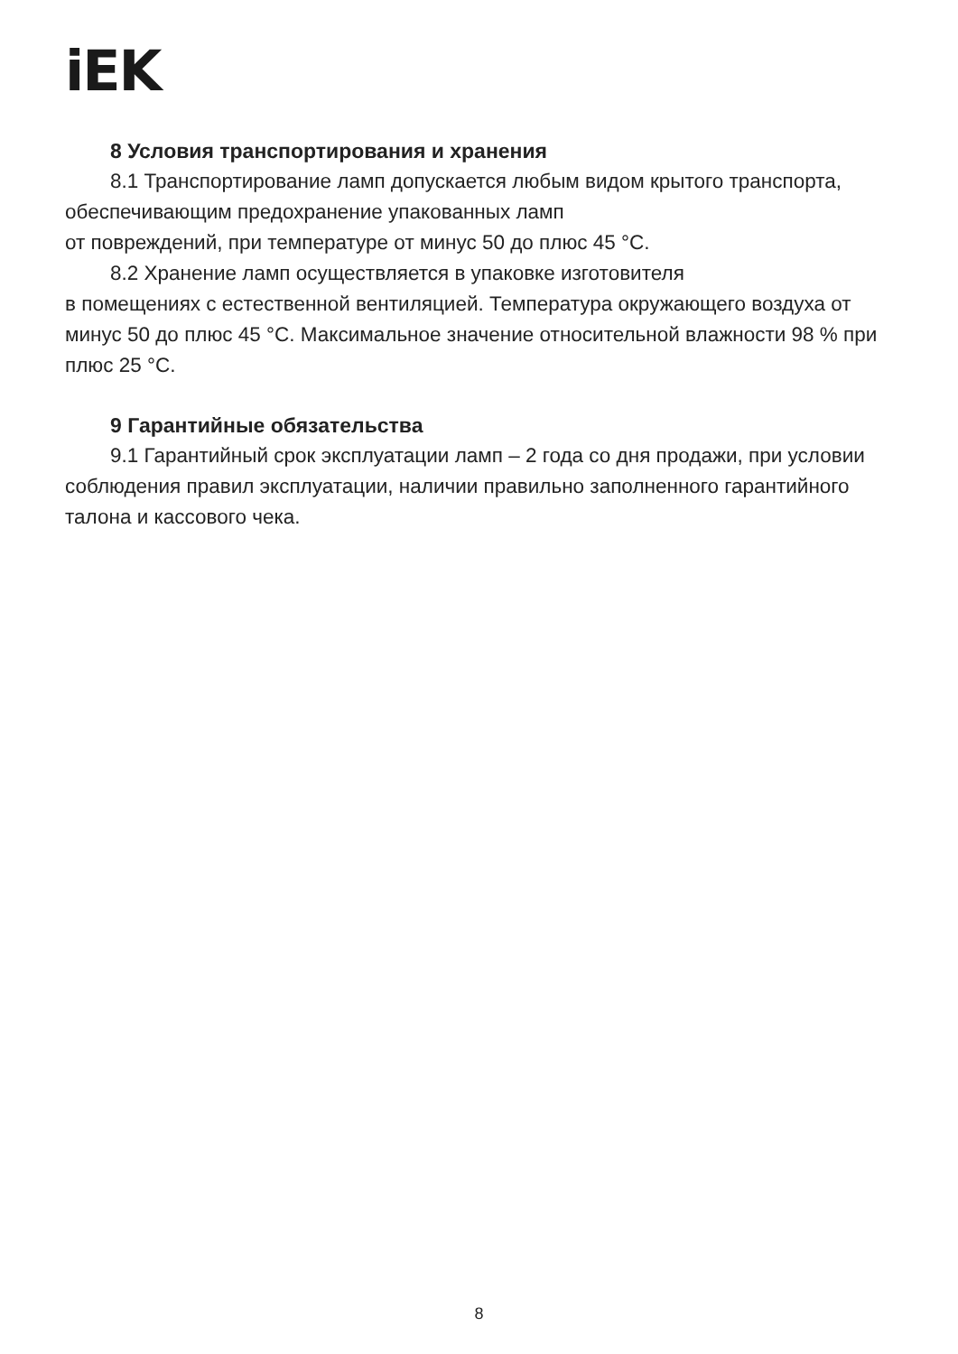iEK
8 Условия транспортирования и хранения
8.1 Транспортирование ламп допускается любым видом крытого транспорта, обеспечивающим предохранение упакованных ламп
от повреждений, при температуре от минус 50 до плюс 45 °C.
8.2 Хранение ламп осуществляется в упаковке изготовителя
в помещениях с естественной вентиляцией. Температура окружающего воздуха от минус 50 до плюс 45 °C. Максимальное значение относительной влажности 98 % при плюс 25 °C.
9 Гарантийные обязательства
9.1 Гарантийный срок эксплуатации ламп – 2 года со дня продажи, при условии соблюдения правил эксплуатации, наличии правильно заполненного гарантийного талона и кассового чека.
8